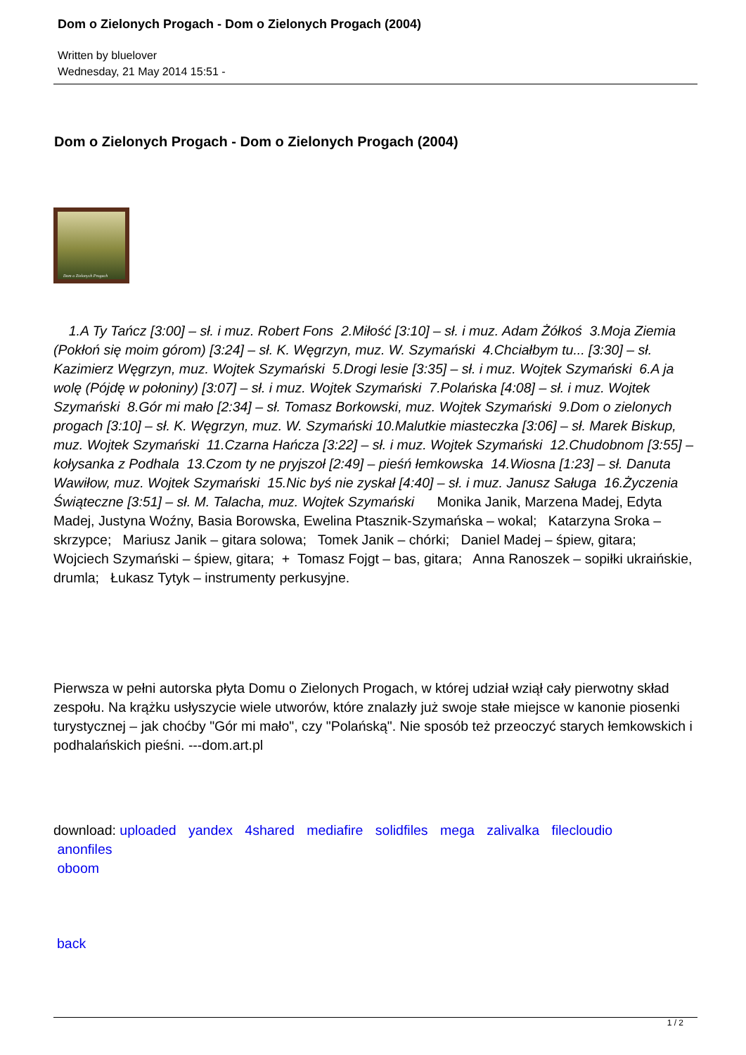Dom o Zielonych Progach - Dom o Zielonych Progach (2004)
Written by bluelover
Wednesday, 21 May 2014 15:51 -
Dom o Zielonych Progach - Dom o Zielonych Progach (2004)
Dom o Zielonych Progach
1.A Ty Tańcz [3:00] – sł. i muz. Robert Fons 2.Miłość [3:10] – sł. i muz. Adam Żółkoś 3.Moja Ziemia (Pokłoń się moim górom) [3:24] – sł. K. Węgrzyn, muz. W. Szymański 4.Chciałbym tu... [3:30] – sł. Kazimierz Węgrzyn, muz. Wojtek Szymański 5.Drogi lesie [3:35] – sł. i muz. Wojtek Szymański 6.A ja wolę (Pójdę w połoniny) [3:07] – sł. i muz. Wojtek Szymański 7.Polańska [4:08] – sł. i muz. Wojtek Szymański 8.Gór mi mało [2:34] – sł. Tomasz Borkowski, muz. Wojtek Szymański 9.Dom o zielonych progach [3:10] – sł. K. Węgrzyn, muz. W. Szymański 10.Malutkie miasteczka [3:06] – sł. Marek Biskup, muz. Wojtek Szymański 11.Czarna Hańcza [3:22] – sł. i muz. Wojtek Szymański 12.Chudobnom [3:55] – kołysanka z Podhala 13.Czom ty ne pryjszoł [2:49] – pieśń łemkowska 14.Wiosna [1:23] – sł. Danuta Wawiłow, muz. Wojtek Szymański 15.Nic byś nie zyskał [4:40] – sł. i muz. Janusz Saługa 16.Życzenia Świąteczne [3:51] – sł. M. Talacha, muz. Wojtek Szymański Monika Janik, Marzena Madej, Edyta Madej, Justyna Woźny, Basia Borowska, Ewelina Ptasznik-Szymańska – wokal; Katarzyna Sroka – skrzypce; Mariusz Janik – gitara solowa; Tomek Janik – chórki; Daniel Madej – śpiew, gitara; Wojciech Szymański – śpiew, gitara; + Tomasz Fojgt – bas, gitara; Anna Ranoszek – sopiłki ukraińskie, drumla; Łukasz Tytyk – instrumenty perkusyjne.
Pierwsza w pełni autorska płyta Domu o Zielonych Progach, w której udział wziął cały pierwotny skład zespołu. Na krążku usłyszycie wiele utworów, które znalazły już swoje stałe miejsce w kanonie piosenki turystycznej – jak choćby "Gór mi mało", czy "Polańską". Nie sposób też przeoczyć starych łemkowskich i podhalańskich pieśni. ---dom.art.pl
download: uploaded yandex 4shared mediafire solidfiles mega zalivalka filecloudio
anonfiles
oboom
back
1 / 2